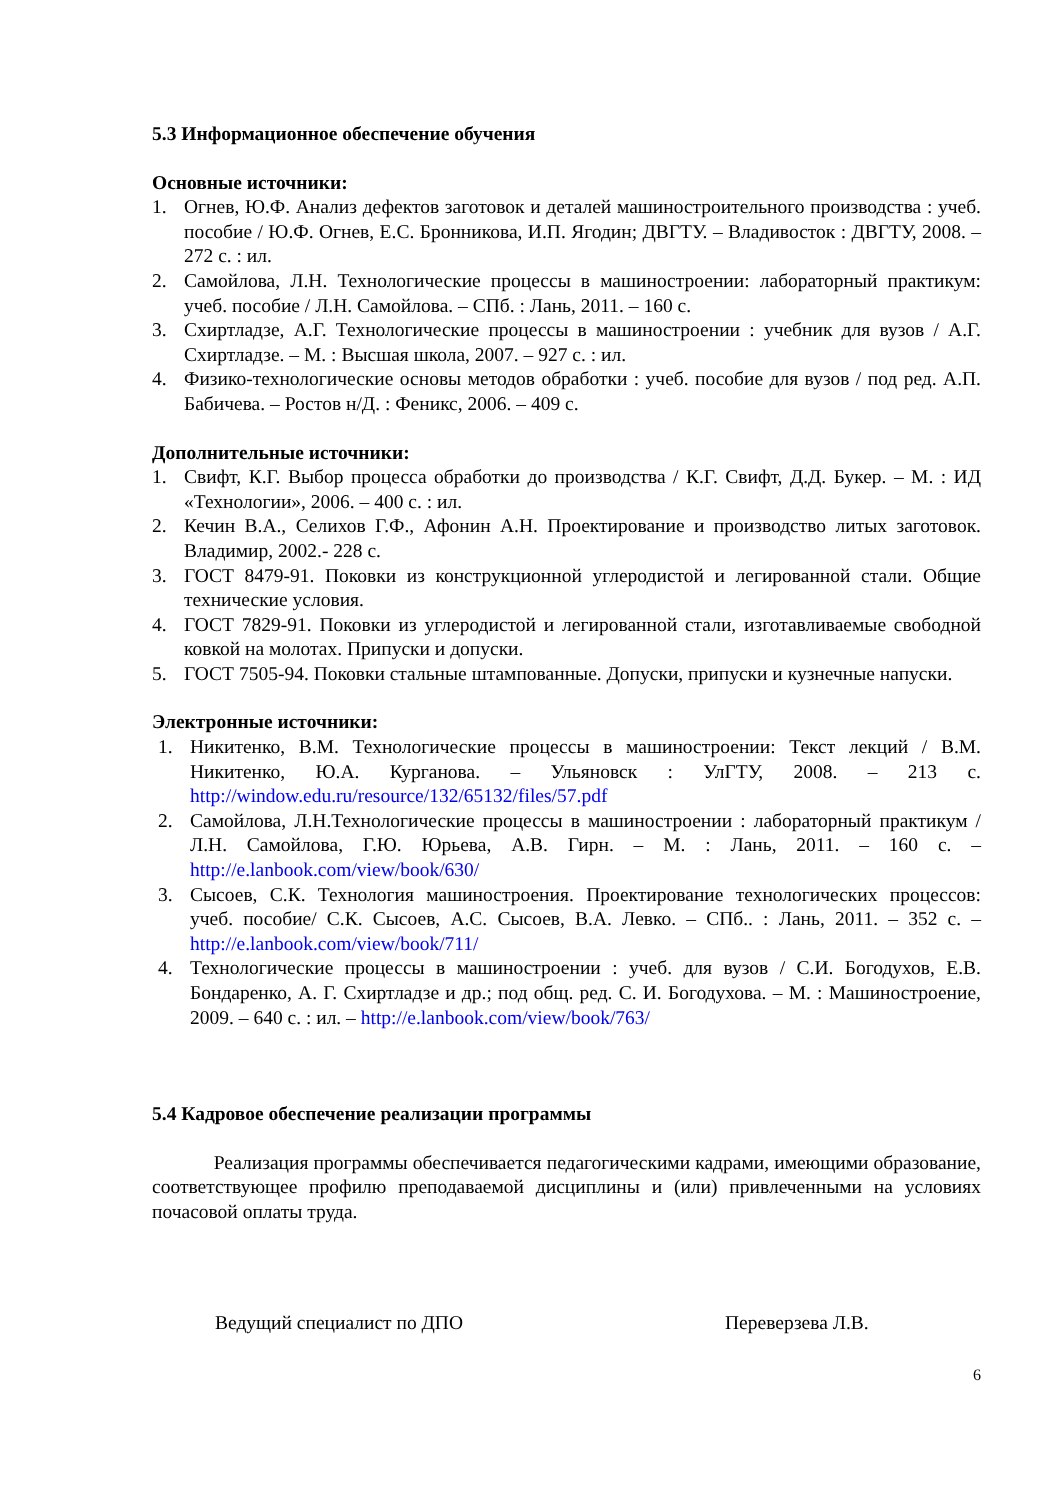5.3 Информационное обеспечение обучения
Основные источники:
1. Огнев, Ю.Ф. Анализ дефектов заготовок и деталей машиностроительного производства : учеб. пособие / Ю.Ф. Огнев, Е.С. Бронникова, И.П. Ягодин; ДВГТУ. – Владивосток : ДВГТУ, 2008. –272 с. : ил.
2. Самойлова, Л.Н. Технологические процессы в машиностроении: лабораторный практикум: учеб. пособие / Л.Н. Самойлова. – СПб. : Лань, 2011. – 160 с.
3. Схиртладзе, А.Г. Технологические процессы в машиностроении : учебник для вузов / А.Г. Схиртладзе. – М. : Высшая школа, 2007. – 927 с. : ил.
4. Физико-технологические основы методов обработки : учеб. пособие для вузов / под ред. А.П. Бабичева. – Ростов н/Д. : Феникс, 2006. – 409 с.
Дополнительные источники:
1. Свифт, К.Г. Выбор процесса обработки до производства / К.Г. Свифт, Д.Д. Букер. – М. : ИД «Технологии», 2006. – 400 с. : ил.
2. Кечин В.А., Селихов Г.Ф., Афонин А.Н. Проектирование и производство литых заготовок. Владимир, 2002.- 228 с.
3. ГОСТ 8479-91. Поковки из конструкционной углеродистой и легированной стали. Общие технические условия.
4. ГОСТ 7829-91. Поковки из углеродистой и легированной стали, изготавливаемые свободной ковкой на молотах. Припуски и допуски.
5. ГОСТ 7505-94. Поковки стальные штампованные. Допуски, припуски и кузнечные напуски.
Электронные источники:
1. Никитенко, В.М. Технологические процессы в машиностроении: Текст лекций / В.М. Никитенко, Ю.А. Курганова. – Ульяновск : УлГТУ, 2008. – 213 с. http://window.edu.ru/resource/132/65132/files/57.pdf
2. Самойлова, Л.Н.Технологические процессы в машиностроении : лабораторный практикум / Л.Н. Самойлова, Г.Ю. Юрьева, А.В. Гирн. – М. : Лань, 2011. – 160 с. – http://e.lanbook.com/view/book/630/
3. Сысоев, С.К. Технология машиностроения. Проектирование технологических процессов: учеб. пособие/ С.К. Сысоев, А.С. Сысоев, В.А. Левко. – СПб.. : Лань, 2011. – 352 с. – http://e.lanbook.com/view/book/711/
4. Технологические процессы в машиностроении : учеб. для вузов / С.И. Богодухов, Е.В. Бондаренко, А. Г. Схиртладзе и др.; под общ. ред. С. И. Богодухова. – М. : Машиностроение, 2009. – 640 с. : ил. – http://e.lanbook.com/view/book/763/
5.4 Кадровое обеспечение реализации программы
Реализация программы обеспечивается педагогическими кадрами, имеющими образование, соответствующее профилю преподаваемой дисциплины и (или) привлеченными на условиях почасовой оплаты труда.
Ведущий специалист по ДПО Переверзева Л.В.
6